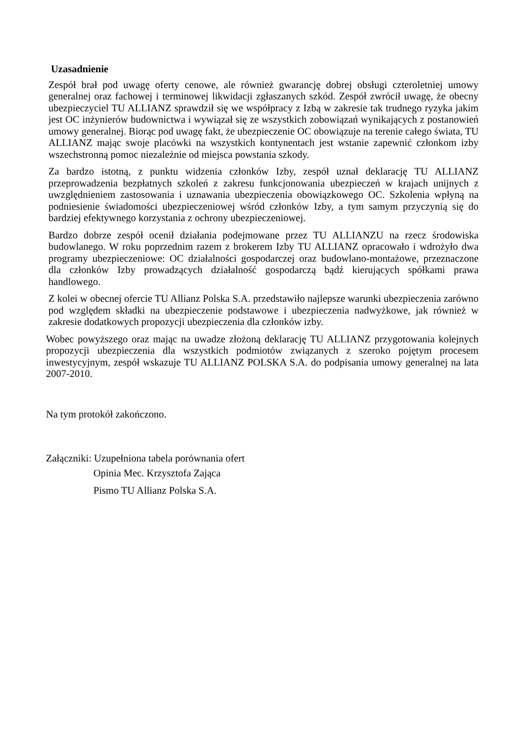Uzasadnienie
Zespół brał pod uwagę oferty cenowe, ale również gwarancję dobrej obsługi czteroletniej umowy generalnej oraz fachowej i terminowej likwidacji zgłaszanych szkód. Zespół zwrócił uwagę, że obecny ubezpieczyciel TU ALLIANZ sprawdził się we współpracy z Izbą w zakresie tak trudnego ryzyka jakim jest OC inżynierów budownictwa i wywiązał się ze wszystkich zobowiązań wynikających z postanowień umowy generalnej. Biorąc pod uwagę fakt, że ubezpieczenie OC obowiązuje na terenie całego świata, TU ALLIANZ mając swoje placówki na wszystkich kontynentach jest wstanie zapewnić członkom izby wszechstronną pomoc niezależnie od miejsca powstania szkody.
Za bardzo istotną, z punktu widzenia członków Izby, zespół uznał deklarację TU ALLIANZ przeprowadzenia bezpłatnych szkoleń z zakresu funkcjonowania ubezpieczeń w krajach unijnych z uwzględnieniem zastosowania i uznawania ubezpieczenia obowiązkowego OC. Szkolenia wpłyną na podniesienie świadomości ubezpieczeniowej wśród członków Izby, a tym samym przyczynią się do bardziej efektywnego korzystania z ochrony ubezpieczeniowej.
Bardzo dobrze zespół ocenił działania podejmowane przez TU ALLIANZU na rzecz środowiska budowlanego. W roku poprzednim razem z brokerem Izby TU ALLIANZ opracowało i wdrożyło dwa programy ubezpieczeniowe: OC działalności gospodarczej oraz budowlano-montażowe, przeznaczone dla członków Izby prowadzących działalność gospodarczą bądź kierujących spółkami prawa handlowego.
Z kolei w obecnej ofercie TU Allianz Polska S.A. przedstawiło najlepsze warunki ubezpieczenia zarówno pod względem składki na ubezpieczenie podstawowe i ubezpieczenia nadwyżkowe, jak również w zakresie dodatkowych propozycji ubezpieczenia dla członków izby.
Wobec powyższego oraz mając na uwadze złożoną deklarację TU ALLIANZ przygotowania kolejnych propozycji ubezpieczenia dla wszystkich podmiotów związanych z szeroko pojętym procesem inwestycyjnym, zespół wskazuje TU ALLIANZ POLSKA S.A. do podpisania umowy generalnej na lata 2007-2010.
Na tym protokół zakończono.
Załączniki: Uzupełniona tabela porównania ofert
Opinia Mec. Krzysztofa Zająca
Pismo TU Allianz Polska S.A.